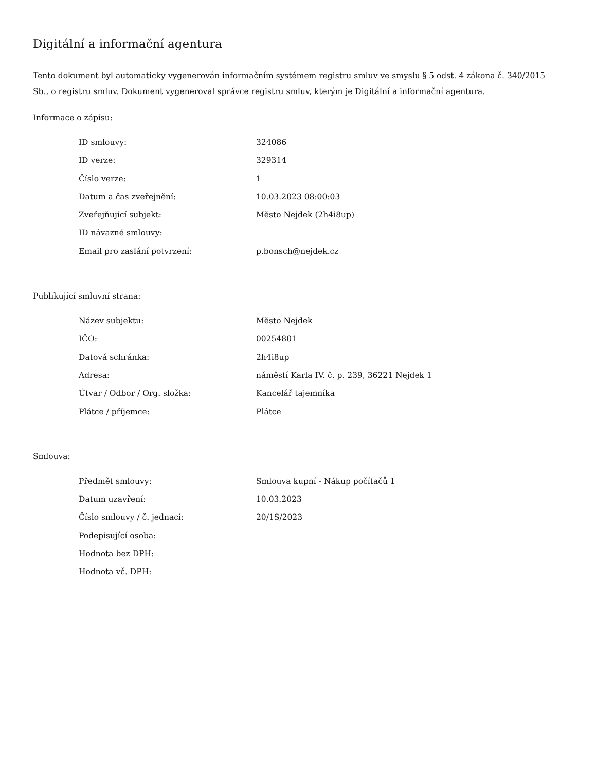Digitální a informační agentura
Tento dokument byl automaticky vygenerován informačním systémem registru smluv ve smyslu § 5 odst. 4 zákona č. 340/2015 Sb., o registru smluv. Dokument vygeneroval správce registru smluv, kterým je Digitální a informační agentura.
Informace o zápisu:
| ID smlouvy: | 324086 |
| ID verze: | 329314 |
| Číslo verze: | 1 |
| Datum a čas zveřejnění: | 10.03.2023 08:00:03 |
| Zveřejňující subjekt: | Město Nejdek (2h4i8up) |
| ID návazné smlouvy: | |
| Email pro zaslání potvrzení: | p.bonsch@nejdek.cz |
Publikující smluvní strana:
| Název subjektu: | Město Nejdek |
| IČO: | 00254801 |
| Datová schránka: | 2h4i8up |
| Adresa: | náměstí Karla IV. č. p. 239, 36221 Nejdek 1 |
| Útvar / Odbor / Org. složka: | Kancelář tajemníka |
| Plátce / příjemce: | Plátce |
Smlouva:
| Předmět smlouvy: | Smlouva kupní - Nákup počítačů 1 |
| Datum uzavření: | 10.03.2023 |
| Číslo smlouvy / č. jednací: | 20/1S/2023 |
| Podepisující osoba: | |
| Hodnota bez DPH: | |
| Hodnota vč. DPH: | |